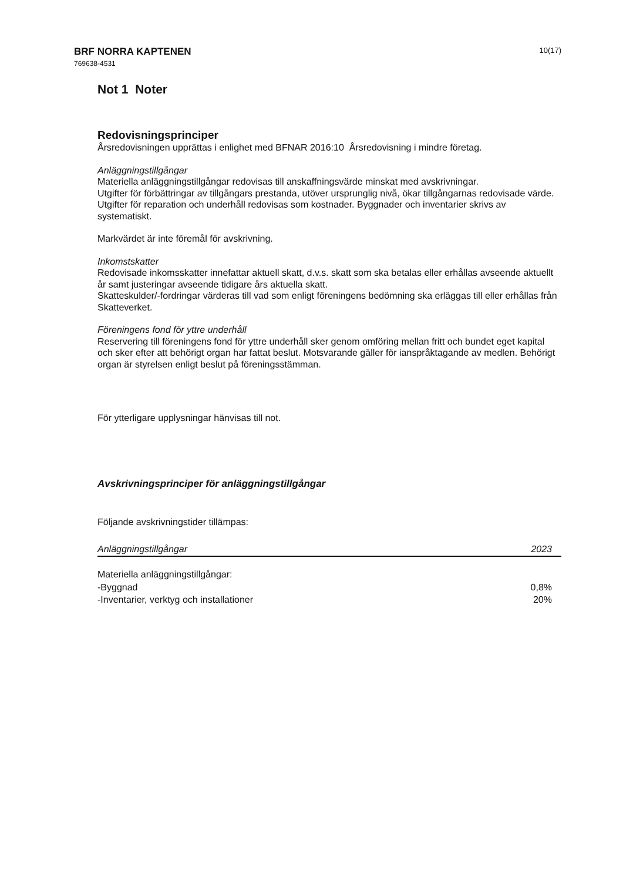BRF NORRA KAPTENEN
769638-4531
10(17)
Not 1 Noter
Redovisningsprinciper
Årsredovisningen upprättas i enlighet med BFNAR 2016:10 Årsredovisning i mindre företag.
Anläggningstillgångar
Materiella anläggningstillgångar redovisas till anskaffningsvärde minskat med avskrivningar.
Utgifter för förbättringar av tillgångars prestanda, utöver ursprunglig nivå, ökar tillgångarnas redovisade värde. Utgifter för reparation och underhåll redovisas som kostnader. Byggnader och inventarier skrivs av systematiskt.
Markvärdet är inte föremål för avskrivning.
Inkomstskatter
Redovisade inkomsskatter innefattar aktuell skatt, d.v.s. skatt som ska betalas eller erhållas avseende aktuellt år samt justeringar avseende tidigare års aktuella skatt.
Skatteskulder/-fordringar värderas till vad som enligt föreningens bedömning ska erläggas till eller erhållas från Skatteverket.
Föreningens fond för yttre underhåll
Reservering till föreningens fond för yttre underhåll sker genom omföring mellan fritt och bundet eget kapital och sker efter att behörigt organ har fattat beslut. Motsvarande gäller för ianspråktagande av medlen. Behörigt organ är styrelsen enligt beslut på föreningsstämman.
För ytterligare upplysningar hänvisas till not.
Avskrivningsprinciper för anläggningstillgångar
Följande avskrivningstider tillämpas:
| Anläggningstillgångar | 2023 |
| --- | --- |
| Materiella anläggningstillgångar: | |
| -Byggnad | 0,8% |
| -Inventarier, verktyg och installationer | 20% |